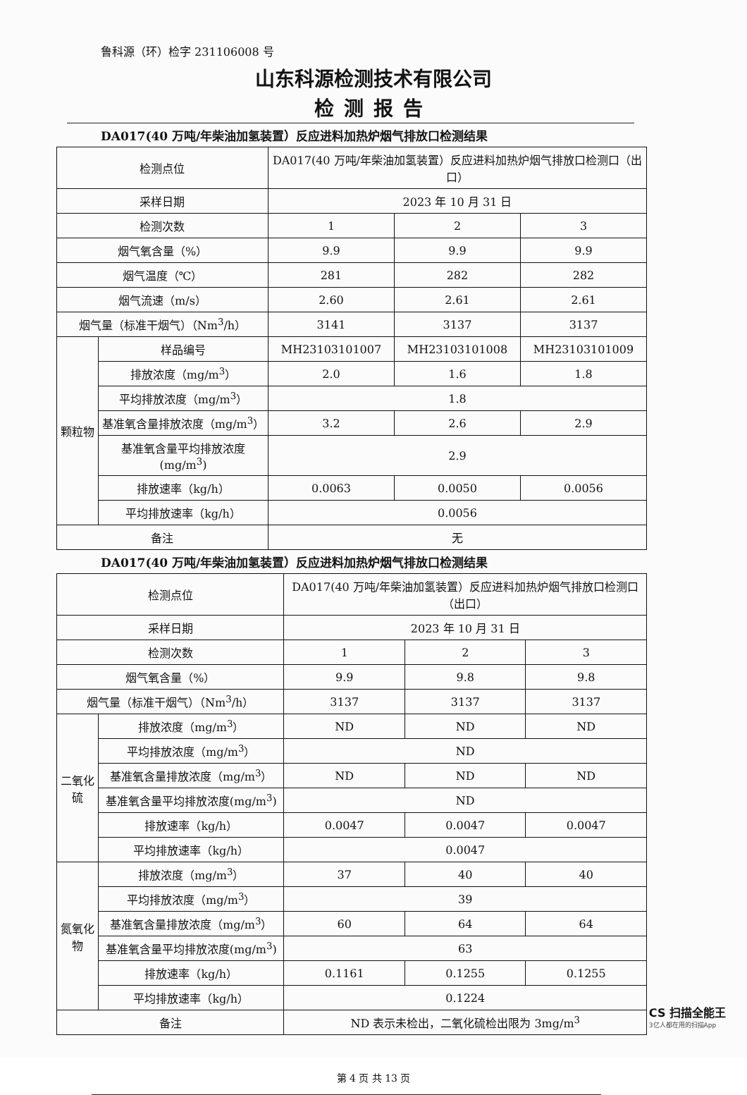鲁科源（环）检字 231106008 号
山东科源检测技术有限公司
检测报告
DA017(40 万吨/年柴油加氢装置）反应进料加热炉烟气排放口检测结果
| 检测点位 | | DA017(40 万吨/年柴油加氢装置）反应进料加热炉烟气排放口检测口（出口） | | |
| 采样日期 | | 2023 年 10 月 31 日 | | |
| 检测次数 | | 1 | 2 | 3 |
| 烟气氧含量（%） | | 9.9 | 9.9 | 9.9 |
| 烟气温度（℃） | | 281 | 282 | 282 |
| 烟气流速（m/s） | | 2.60 | 2.61 | 2.61 |
| 烟气量（标准干烟气）（Nm<sup>3</sup>/h） | | 3141 | 3137 | 3137 |
| 颗粒物 | 样品编号 | MH23103101007 | MH23103101008 | MH23103101009 |
| | 排放浓度（mg/m<sup>3</sup>） | 2.0 | 1.6 | 1.8 |
| | 平均排放浓度（mg/m<sup>3</sup>） | 1.8 | | |
| | 基准氧含量排放浓度（mg/m<sup>3</sup>） | 3.2 | 2.6 | 2.9 |
| | 基准氧含量平均排放浓度(mg/m<sup>3</sup>) | 2.9 | | |
| | 排放速率（kg/h） | 0.0063 | 0.0050 | 0.0056 |
| | 平均排放速率（kg/h） | 0.0056 | | |
| 备注 | | 无 | | |
DA017(40 万吨/年柴油加氢装置）反应进料加热炉烟气排放口检测结果
| 检测点位 | | DA017(40 万吨/年柴油加氢装置）反应进料加热炉烟气排放口检测口（出口） | | |
| 采样日期 | | 2023 年 10 月 31 日 | | |
| 检测次数 | | 1 | 2 | 3 |
| 烟气氧含量（%） | | 9.9 | 9.8 | 9.8 |
| 烟气量（标准干烟气）（Nm<sup>3</sup>/h） | | 3137 | 3137 | 3137 |
| 二氧化硫 | 排放浓度（mg/m<sup>3</sup>） | ND | ND | ND |
| | 平均排放浓度（mg/m<sup>3</sup>） | ND | | |
| | 基准氧含量排放浓度（mg/m<sup>3</sup>） | ND | ND | ND |
| | 基准氧含量平均排放浓度(mg/m<sup>3</sup>) | ND | | |
| | 排放速率（kg/h） | 0.0047 | 0.0047 | 0.0047 |
| | 平均排放速率（kg/h） | 0.0047 | | |
| 氮氧化物 | 排放浓度（mg/m<sup>3</sup>） | 37 | 40 | 40 |
| | 平均排放浓度（mg/m<sup>3</sup>） | 39 | | |
| | 基准氧含量排放浓度（mg/m<sup>3</sup>） | 60 | 64 | 64 |
| | 基准氧含量平均排放浓度(mg/m<sup>3</sup>) | 63 | | |
| | 排放速率（kg/h） | 0.1161 | 0.1255 | 0.1255 |
| | 平均排放速率（kg/h） | 0.1224 | | |
| 备注 | | ND 表示未检出，二氧化硫检出限为 3mg/m<sup>3</sup> | | |
第 4 页 共 13 页
CS 扫描全能王
3亿人都在用的扫描App